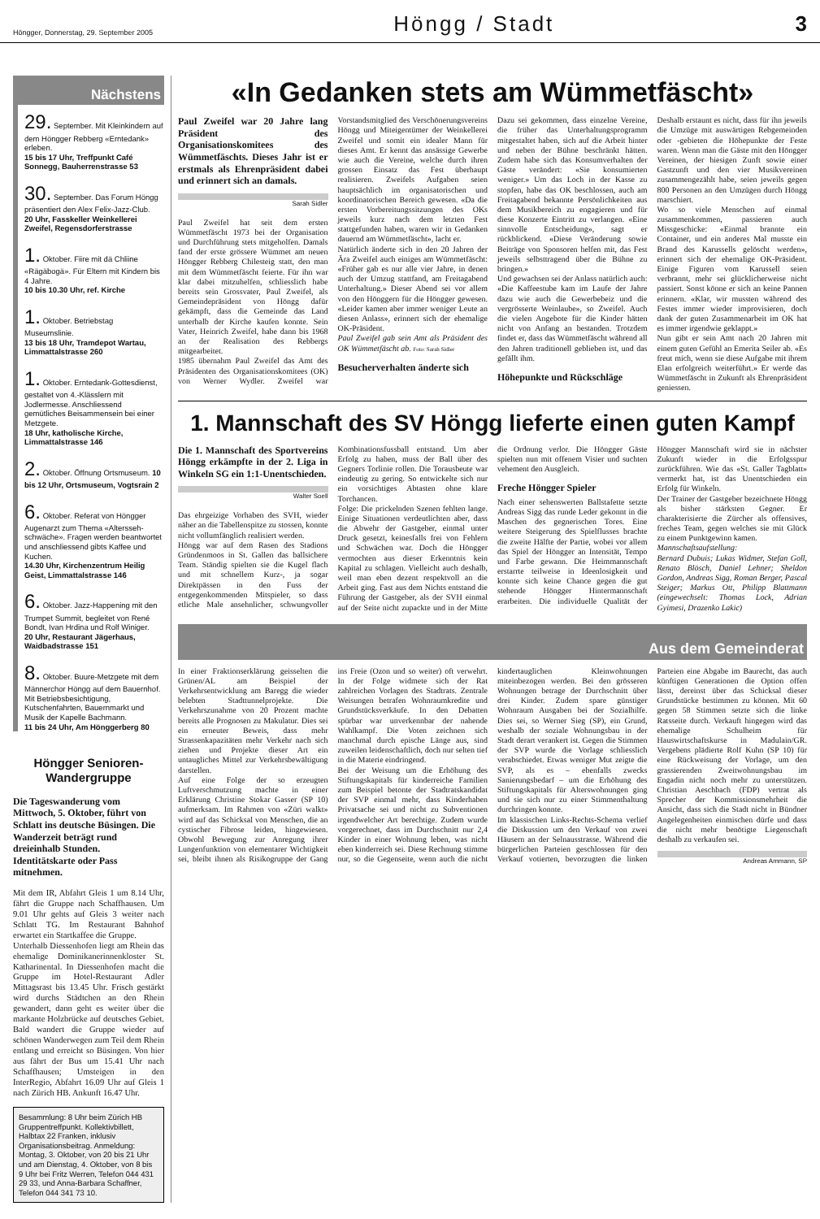Höngger, Donnerstag, 29. September 2005 Höngg / Stadt 3
Nächstens
29. September. Mit Kleinkindern auf dem Höngger Rebberg «Erntedank» erleben.
15 bis 17 Uhr, Treffpunkt Café Sonnegg, Bauherrenstrasse 53
30. September. Das Forum Höngg präsentiert den Alex Felix-Jazz-Club.
20 Uhr, Fasskeller Weinkellerei Zweifel, Regensdorferstrasse
1. Oktober. Fiire mit dä Chliine «Rägäbogä». Für Eltern mit Kindern bis 4 Jahre.
10 bis 10.30 Uhr, ref. Kirche
1. Oktober. Betriebstag Museumslinie.
13 bis 18 Uhr, Tramdepot Wartau, Limmattalstrasse 260
1. Oktober. Erntedank-Gottesdienst, gestaltet von 4.-Klässlern mit Jodlermesse. Anschliessend gemütliches Beisammensein bei einer Metzgete.
18 Uhr, katholische Kirche, Limmattalstrasse 146
2. Oktober. Öffnung Ortsmuseum. 10 bis 12 Uhr, Ortsmuseum, Vogtsrain 2
6. Oktober. Referat von Höngger Augenarzt zum Thema «Altersseh­schwäche». Fragen werden beantwortet und anschliessend gibts Kaffee und Kuchen.
14.30 Uhr, Kirchenzentrum Heilig Geist, Limmattalstrasse 146
6. Oktober. Jazz-Happening mit den Trumpet Summit, begleitet von René Bondt, Ivan Hrdina und Rolf Winiger.
20 Uhr, Restaurant Jägerhaus, Waidbadstrasse 151
8. Oktober. Buure-Metzgete mit dem Männerchor Höngg auf dem Bauernhof. Mit Betriebsbesichtigung, Kutschenfahrten, Bauernmarkt und Musik der Kapelle Bachmann.
11 bis 24 Uhr, Am Hönggerberg 80
Höngger Senioren-Wandergruppe
Die Tageswanderung vom Mittwoch, 5. Oktober, führt von Schlatt ins deutsche Büsingen. Die Wanderzeit beträgt rund dreieinhalb Stunden. Identitätskarte oder Pass mitnehmen.
Mit dem IR, Abfahrt Gleis 1 um 8.14 Uhr, fährt die Gruppe nach Schaffhausen. Um 9.01 Uhr gehts auf Gleis 3 weiter nach Schlatt TG. Im Restaurant Bahnhof erwartet ein Startkaffee die Gruppe.
Unterhalb Diessenhofen liegt am Rhein das ehemalige Dominikanerinnenkloster St. Katharinental. In Diessenhofen macht die Gruppe im Hotel-Restaurant Adler Mittagsrast bis 13.45 Uhr. Frisch gestärkt wird durchs Städtchen an den Rhein gewandert, dann geht es weiter über die markante Holzbrücke auf deutsches Gebiet. Bald wandert die Gruppe wieder auf schönen Wanderwegen zum Teil dem Rhein entlang und erreicht so Büsingen. Von hier aus fährt der Bus um 15.41 Uhr nach Schaffhausen; Umsteigen in den InterRegio, Abfahrt 16.09 Uhr auf Gleis 1 nach Zürich HB. Ankunft 16.47 Uhr.
Besammlung: 8 Uhr beim Zürich HB Gruppentreffpunkt. Kollektivbillett, Halbtax 22 Franken, inklusiv Organisationsbeitrag. Anmeldung: Montag, 3. Oktober, von 20 bis 21 Uhr und am Dienstag, 4. Oktober, von 8 bis 9 Uhr bei Fritz Werren, Telefon 044 431 29 33, und Anna-Barbara Schaffner, Telefon 044 341 73 10.
«In Gedanken stets am Wümmetfäscht»
Paul Zweifel war 20 Jahre lang Präsident des Organisationskomitees des Wümmetfäschts. Dieses Jahr ist er erstmals als Ehrenpräsident dabei und erinnert sich an damals.
Sarah Sidler
Paul Zweifel hat seit dem ersten Wümmetfäscht 1973 bei der Organisation und Durchführung stets mitgeholfen. Damals fand der erste grössere Wümmet am neuen Höngger Rebberg Chilesteig statt, den man mit dem Wümmetfäscht feierte. Für ihn war klar dabei mitzuhelfen, schliesslich habe bereits sein Grossvater, Paul Zweifel, als Gemeindepräsident von Höngg dafür gekämpft, dass die Gemeinde das Land unterhalb der Kirche kaufen konnte. Sein Vater, Heinrich Zweifel, habe dann bis 1968 an der Realisation des Rebbergs mitgearbeitet.
1985 übernahm Paul Zweifel das Amt des Präsidenten des Organisationskomitees (OK) von Werner Wydler. Zweifel war Vorstandsmitglied des Verschönerungsvereins Höngg und Miteigentümer der Weinkellerei Zweifel und somit ein idealer Mann für dieses Amt. Er kennt das ansässige Gewerbe wie auch die Vereine, welche durch ihren grossen Einsatz das Fest überhaupt realisieren. Zweifels Aufgaben seien hauptsächlich im organisatorischen und koordinatorischen Bereich gewesen. «Da die ersten Vorbereitungssitzungen des OKs jeweils kurz nach dem letzten Fest stattgefunden haben, waren wir in Gedanken dauernd am Wümmetfäscht», lacht er.
Natürlich änderte sich in den 20 Jahren der Ära Zweifel auch einiges am Wümmetfäscht: «Früher gab es nur alle vier Jahre, in denen auch der Umzug stattfand, am Freitagabend Unterhaltung.» Dieser Abend sei vor allem von den Hönggern für die Höngger gewesen. «Leider kamen aber immer weniger Leute an diesen Anlass», erinnert sich der ehemalige OK-Präsident.
Paul Zweifel gab sein Amt als Präsident des OK Wümmetfäscht ab. Foto: Sarah Sidler
Besucherverhalten änderte sich
Dazu sei gekommen, dass einzelne Vereine, die früher das Unterhaltungsprogramm mitgestaltet haben, sich auf die Arbeit hinter und neben der Bühne beschränkt hätten. Zudem habe sich das Konsumverhalten der Gäste verändert: «Sie konsumierten weniger.» Um das Loch in der Kasse zu stopfen, habe das OK beschlossen, auch am Freitagabend bekannte Persönlichkeiten aus dem Musikbereich zu engagieren und für diese Konzerte Eintritt zu verlangen. «Eine sinnvolle Entscheidung», sagt er rückblickend. «Diese Veränderung sowie Beiträge von Sponsoren helfen mit, das Fest jeweils selbsttragend über die Bühne zu bringen.»
Und gewachsen sei der Anlass natürlich auch: «Die Kaffeestube kam im Laufe der Jahre dazu wie auch die Gewerbebeiz und die vergrösserte Weinlaube», so Zweifel. Auch die vielen Angebote für die Kinder hätten nicht von Anfang an bestanden. Trotzdem findet er, dass das Wümmetfäscht während all den Jahren traditionell geblieben ist, und das gefällt ihm.
Höhepunkte und Rückschläge
Deshalb erstaunt es nicht, dass für ihn jeweils die Umzüge mit auswärtigen Rebgemeinden oder -gebieten die Höhepunkte der Feste waren. Wenn man die Gäste mit den Höngger Vereinen, der hiesigen Zunft sowie einer Gastzunft und den vier Musikvereinen zusammengezählt habe, seien jeweils gegen 800 Personen an den Umzügen durch Höngg marschiert.
Wo so viele Menschen auf einmal zusammenkommen, passieren auch Missgeschicke: «Einmal brannte ein Container, und ein anderes Mal musste ein Brand des Karussells gelöscht werden», erinnert sich der ehemalige OK-Präsident. Einige Figuren vom Karussell seien verbrannt, mehr sei glücklicherweise nicht passiert. Sonst könne er sich an keine Pannen erinnern. «Klar, wir mussten während des Festes immer wieder improvisieren, doch dank der guten Zusammenarbeit im OK hat es immer irgendwie geklappt.»
Nun gibt er sein Amt nach 20 Jahren mit einem guten Gefühl an Emerita Seiler ab. «Es freut mich, wenn sie diese Aufgabe mit ihrem Elan erfolgreich weiterführt.» Er werde das Wümmetfäscht in Zukunft als Ehrenpräsident geniessen.
1. Mannschaft des SV Höngg lieferte einen guten Kampf
Die 1. Mannschaft des Sportvereins Höngg erkämpfte in der 2. Liga in Winkeln SG ein 1:1-Unentschieden.
Walter Soell
Das ehrgeizige Vorhaben des SVH, wieder näher an die Tabellenspitze zu stossen, konnte nicht vollumfänglich realisiert werden.
Höngg war auf dem Rasen des Stadions Gründenmoos in St. Gallen das ballsichere Team. Ständig spielten sie die Kugel flach und mit schnellem Kurz-, ja sogar Direktpässen in den Fuss der entgegenkommenden Mitspieler, so dass etliche Male ansehnlicher, schwungvoller Kombinationsfussball entstand. Um aber Erfolg zu haben, muss der Ball über des Gegners Torlinie rollen. Die Torausbeute war eindeutig zu gering. So entwickelte sich nur ein vorsichtiges Abtasten ohne klare Torchancen.
Folge: Die prickelnden Szenen fehlten lange. Einige Situationen verdeutlichten aber, dass die Abwehr der Gastgeber, einmal unter Druck gesetzt, keinesfalls frei von Fehlern und Schwächen war. Doch die Höngger vermochten aus dieser Erkenntnis kein Kapital zu schlagen. Vielleicht auch deshalb, weil man eben dezent respektvoll an die Arbeit ging. Fast aus dem Nichts entstand die Führung der Gastgeber, als der SVH einmal auf der Seite nicht zupackte und in der Mitte die Ordnung verlor. Die Höngger Gäste spielten nun mit offenem Visier und suchten vehement den Ausgleich.
Freche Höngger Spieler
Nach einer sehenswerten Ballstafette setzte Andreas Sigg das runde Leder gekonnt in die Maschen des gegnerischen Tores. Eine weitere Steigerung des Spielflusses brachte die zweite Hälfte der Partie, wobei vor allem das Spiel der Höngger an Intensität, Tempo und Farbe gewann. Die Heimmannschaft erstarrte teilweise in Ideenlosigkeit und konnte sich keine Chance gegen die gut stehende Höngger Hintermannschaft erarbeiten. Die individuelle Qualität der Höngger Mannschaft wird sie in nächster Zukunft wieder in die Erfolgsspur zurückführen. Wie das «St. Galler Tagblatt» vermerkt hat, ist das Unentschieden ein Erfolg für Winkeln.
Der Trainer der Gastgeber bezeichnete Höngg als bisher stärksten Gegner. Er charakterisierte die Zürcher als offensives, freches Team, gegen welches sie mit Glück zu einem Punktgewinn kamen.
Mannschaftsaufstellung:
Bernard Dubuis; Lukas Widmer, Stefan Goll, Renato Blösch, Daniel Lehner; Sheldon Gordon, Andreas Sigg, Roman Berger, Pascal Steiger; Markus Ott, Philipp Blattmann (eingewechselt: Thomas Lock, Adrian Gyimesi, Drazenko Lakic)
Aus dem Gemeinderat
In einer Fraktionserklärung geisselten die Grünen/AL am Beispiel der Verkehrsentwicklung am Baregg die wieder belebten Stadttunnelprojekte. Die Verkehrszunahme von 20 Prozent machte bereits alle Prognosen zu Makulatur. Dies sei ein erneuter Beweis, dass mehr Strassenkapazitäten mehr Verkehr nach sich ziehen und Projekte dieser Art ein untaugliches Mittel zur Verkehrsbewältigung darstellen.
Auf eine Folge der so erzeugten Luftverschmutzung machte in einer Erklärung Christine Stokar Gasser (SP 10) aufmerksam. Im Rahmen von «Züri walkt» wird auf das Schicksal von Menschen, die an cystischer Fibrose leiden, hingewiesen. Obwohl Bewegung zur Anregung ihrer Lungenfunktion von elementarer Wichtigkeit sei, bleibt ihnen als Risikogruppe der Gang ins Freie (Ozon und so weiter) oft verwehrt. In der Folge widmete sich der Rat zahlreichen Vorlagen des Stadtrats. Zentrale Weisungen betrafen Wohnraumkredite und Grundstücksverkäufe. In den Debatten spürbar war unverkennbar der nahende Wahlkampf. Die Voten zeichnen sich manchmal durch epische Länge aus, sind zuweilen leidenschaftlich, doch nur selten tief in die Materie eindringend.
Bei der Weisung um die Erhöhung des Stiftungskapitals für kinderreiche Familien zum Beispiel betonte der Stadtratskandidat der SVP einmal mehr, dass Kinderhaben Privatsache sei und nicht zu Subventionen irgendwelcher Art berechtige. Zudem wurde vorgerechnet, dass im Durchschnitt nur 2,4 Kinder in einer Wohnung leben, was nicht eben kinderreich sei. Diese Rechnung stimme nur, so die Gegenseite, wenn auch die nicht kindertauglichen Kleinwohnungen miteinbezogen werden. Bei den grösseren Wohnungen betrage der Durchschnitt über drei Kinder. Zudem spare günstiger Wohnraum Ausgaben bei der Sozialhilfe. Dies sei, so Werner Sieg (SP), ein Grund, weshalb der soziale Wohnungsbau in der Stadt derart verankert ist. Gegen die Stimmen der SVP wurde die Vorlage schliesslich verabschiedet. Etwas weniger Mut zeigte die SVP, als es – ebenfalls zwecks Sanierungsbedarf – um die Erhöhung des Stiftungskapitals für Alterswohnungen ging und sie sich nur zu einer Stimmenthaltung durchringen konnte.
Im klassischen Links-Rechts-Schema verlief die Diskussion um den Verkauf von zwei Häusern an der Selnausstrasse. Während die bürgerlichen Parteien geschlossen für den Verkauf votierten, bevorzugten die linken Parteien eine Abgabe im Baurecht, das auch künftigen Generationen die Option offen lässt, dereinst über das Schicksal dieser Grundstücke bestimmen zu können. Mit 60 gegen 58 Stimmen setzte sich die linke Ratsseite durch. Verkauft hingegen wird das ehemalige Schulheim für Hauswirtschaftskurse in Madulain/GR. Vergebens plädierte Rolf Kuhn (SP 10) für eine Rückweisung der Vorlage, um den grassierenden Zweitwohnungsbau im Engadin nicht noch mehr zu unterstützen. Christian Aeschbach (FDP) vertrat als Sprecher der Kommissionsmehrheit die Ansicht, dass sich die Stadt nicht in Bündner Angelegenheiten einmischen dürfe und dass die nicht mehr benötigte Liegenschaft deshalb zu verkaufen sei.
Andreas Ammann, SP